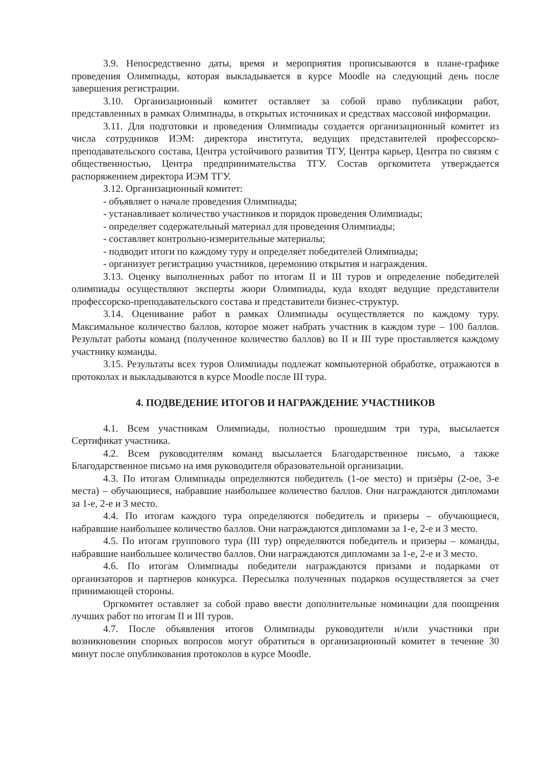3.9. Непосредственно даты, время и мероприятия прописываются в плане-графике проведения Олимпиады, которая выкладывается в курсе Moodle на следующий день после завершения регистрации.
3.10. Организационный комитет оставляет за собой право публикации работ, представленных в рамках Олимпиады, в открытых источниках и средствах массовой информации.
3.11. Для подготовки и проведения Олимпиады создается организационный комитет из числа сотрудников ИЭМ: директора института, ведущих представителей профессорско-преподавательского состава, Центра устойчивого развития ТГУ, Центра карьер, Центра по связям с общественностью, Центра предпринимательства ТГУ. Состав оргкомитета утверждается распоряжением директора ИЭМ ТГУ.
3.12. Организационный комитет:
- объявляет о начале проведения Олимпиады;
- устанавливает количество участников и порядок проведения Олимпиады;
- определяет содержательный материал для проведения Олимпиады;
- составляет контрольно-измерительные материалы;
- подводит итоги по каждому туру и определяет победителей Олимпиады;
- организует регистрацию участников, церемонию открытия и награждения.
3.13. Оценку выполненных работ по итогам II и III туров и определение победителей олимпиады осуществляют эксперты жюри Олимпиады, куда входят ведущие представители профессорско-преподавательского состава и представители бизнес-структур.
3.14. Оценивание работ в рамках Олимпиады осуществляется по каждому туру. Максимальное количество баллов, которое может набрать участник в каждом туре – 100 баллов. Результат работы команд (полученное количество баллов) во II и III туре проставляется каждому участнику команды.
3.15. Результаты всех туров Олимпиады подлежат компьютерной обработке, отражаются в протоколах и выкладываются в курсе Moodle после III тура.
4. ПОДВЕДЕНИЕ ИТОГОВ И НАГРАЖДЕНИЕ УЧАСТНИКОВ
4.1. Всем участникам Олимпиады, полностью прошедшим три тура, высылается Сертификат участника.
4.2. Всем руководителям команд высылается Благодарственное письмо, а также Благодарственное письмо на имя руководителя образовательной организации.
4.3. По итогам Олимпиады определяются победитель (1-ое место) и призёры (2-ое, 3-е места) – обучающиеся, набравшие наибольшее количество баллов. Они награждаются дипломами за 1-е, 2-е и 3 место.
4.4. По итогам каждого тура определяются победитель и призеры – обучающиеся, набравшие наибольшее количество баллов. Они награждаются дипломами за 1-е, 2-е и 3 место.
4.5. По итогам группового тура (III тур) определяются победитель и призеры – команды, набравшие наибольшее количество баллов. Они награждаются дипломами за 1-е, 2-е и 3 место.
4.6. По итогам Олимпиады победители награждаются призами и подарками от организаторов и партнеров конкурса. Пересылка полученных подарков осуществляется за счет принимающей стороны.
Оргкомитет оставляет за собой право ввести дополнительные номинации для поощрения лучших работ по итогам II и III туров.
4.7. После объявления итогов Олимпиады руководители и/или участники при возникновении спорных вопросов могут обратиться в организационный комитет в течение 30 минут после опубликования протоколов в курсе Moodle.